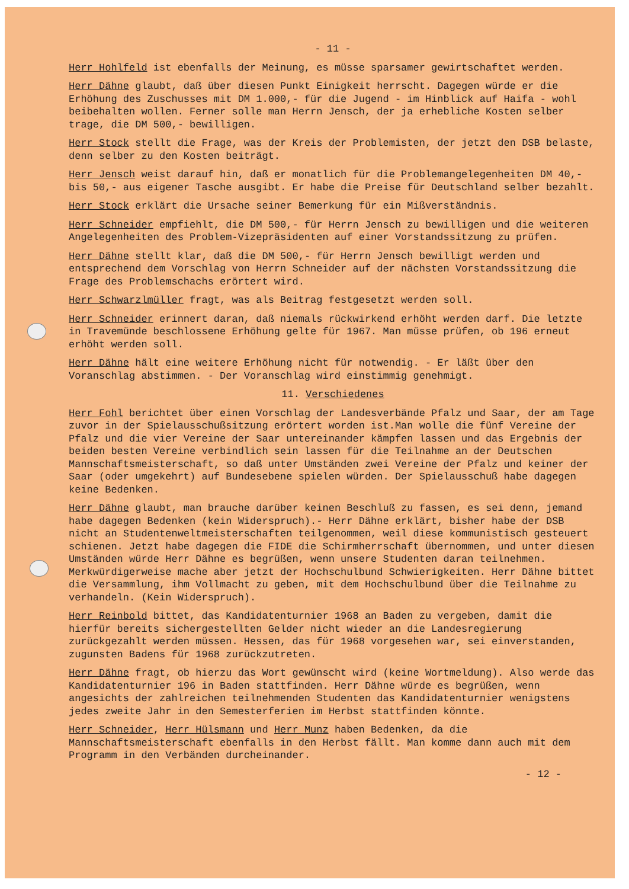- 11 -
Herr Hohlfeld ist ebenfalls der Meinung, es müsse sparsamer gewirtschaftet werden.
Herr Dähne glaubt, daß über diesen Punkt Einigkeit herrscht. Dagegen würde er die Erhöhung des Zuschusses mit DM 1.000,- für die Jugend - im Hinblick auf Haifa - wohl beibehalten wollen. Ferner solle man Herrn Jensch, der ja erhebliche Kosten selber trage, die DM 500,- bewilligen.
Herr Stock stellt die Frage, was der Kreis der Problemisten, der jetzt den DSB belaste, denn selber zu den Kosten beiträgt.
Herr Jensch weist darauf hin, daß er monatlich für die Problemangelegenheiten DM 40,- bis 50,- aus eigener Tasche ausgibt. Er habe die Preise für Deutschland selber bezahlt.
Herr Stock erklärt die Ursache seiner Bemerkung für ein Mißverständnis.
Herr Schneider empfiehlt, die DM 500,- für Herrn Jensch zu bewilligen und die weiteren Angelegenheiten des Problem-Vizepräsidenten auf einer Vorstandssitzung zu prüfen.
Herr Dähne stellt klar, daß die DM 500,- für Herrn Jensch bewilligt werden und entsprechend dem Vorschlag von Herrn Schneider auf der nächsten Vorstandssitzung die Frage des Problemschachs erörtert wird.
Herr Schwarzlmüller fragt, was als Beitrag festgesetzt werden soll.
Herr Schneider erinnert daran, daß niemals rückwirkend erhöht werden darf. Die letzte in Travemünde beschlossene Erhöhung gelte für 1967. Man müsse prüfen, ob 196 erneut erhöht werden soll.
Herr Dähne hält eine weitere Erhöhung nicht für notwendig. - Er läßt über den Voranschlag abstimmen. - Der Voranschlag wird einstimmig genehmigt.
11. Verschiedenes
Herr Fohl berichtet über einen Vorschlag der Landesverbände Pfalz und Saar, der am Tage zuvor in der Spielausschußsitzung erörtert worden ist.Man wolle die fünf Vereine der Pfalz und die vier Vereine der Saar untereinander kämpfen lassen und das Ergebnis der beiden besten Vereine verbindlich sein lassen für die Teilnahme an der Deutschen Mannschaftsmeisterschaft, so daß unter Umständen zwei Vereine der Pfalz und keiner der Saar (oder umgekehrt) auf Bundesebene spielen würden. Der Spielausschuß habe dagegen keine Bedenken.
Herr Dähne glaubt, man brauche darüber keinen Beschluß zu fassen, es sei denn, jemand habe dagegen Bedenken (kein Widerspruch).- Herr Dähne erklärt, bisher habe der DSB nicht an Studentenweltmeisterschaften teilgenommen, weil diese kommunistisch gesteuert schienen. Jetzt habe dagegen die FIDE die Schirmherrschaft übernommen, und unter diesen Umständen würde Herr Dähne es begrüßen, wenn unsere Studenten daran teilnehmen. Merkwürdigerweise mache aber jetzt der Hochschulbund Schwierigkeiten. Herr Dähne bittet die Versammlung, ihm Vollmacht zu geben, mit dem Hochschulbund über die Teilnahme zu verhandeln. (Kein Widerspruch).
Herr Reinbold bittet, das Kandidatenturnier 1968 an Baden zu vergeben, damit die hierfür bereits sichergestellten Gelder nicht wieder an die Landesregierung zurückgezahlt werden müssen. Hessen, das für 1968 vorgesehen war, sei einverstanden, zugunsten Badens für 1968 zurückzutreten.
Herr Dähne fragt, ob hierzu das Wort gewünscht wird (keine Wortmeldung). Also werde das Kandidatenturnier 196 in Baden stattfinden. Herr Dähne würde es begrüßen, wenn angesichts der zahlreichen teilnehmenden Studenten das Kandidatenturnier wenigstens jedes zweite Jahr in den Semesterferien im Herbst stattfinden könnte.
Herr Schneider, Herr Hülsmann und Herr Munz haben Bedenken, da die Mannschaftsmeisterschaft ebenfalls in den Herbst fällt. Man komme dann auch mit dem Programm in den Verbänden durcheinander.
- 12 -